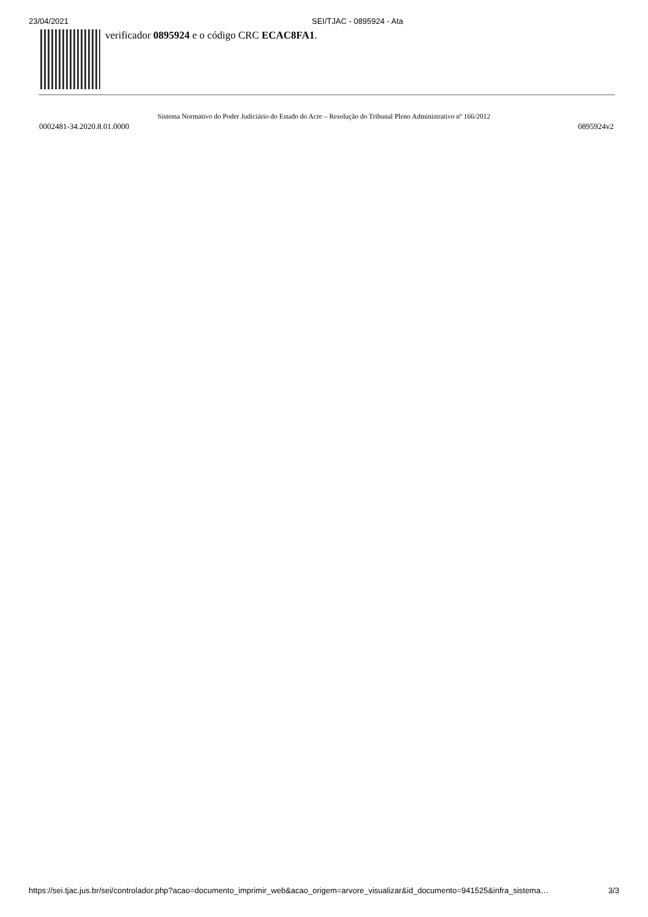23/04/2021 SEI/TJAC - 0895924 - Ata
verificador 0895924 e o código CRC ECAC8FA1.
Sistema Normativo do Poder Judiciário do Estado do Acre – Resolução do Tribunal Pleno Administrativo nº 166/2012
0002481-34.2020.8.01.0000 0895924v2
https://sei.tjac.jus.br/sei/controlador.php?acao=documento_imprimir_web&acao_origem=arvore_visualizar&id_documento=941525&infra_sistema… 3/3